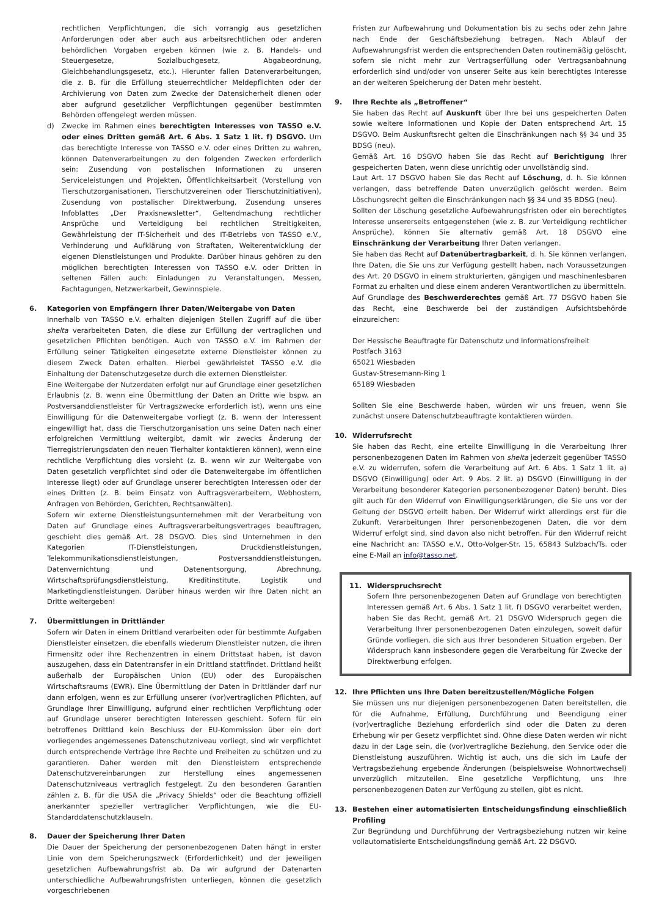rechtlichen Verpflichtungen, die sich vorrangig aus gesetzlichen Anforderungen oder aber auch aus arbeitsrechtlichen oder anderen behördlichen Vorgaben ergeben können (wie z. B. Handels- und Steuergesetze, Sozialbuchgesetz, Abgabeordnung, Gleichbehandlungsgesetz, etc.). Hierunter fallen Datenverarbeitungen, die z. B. für die Erfüllung steuerrechtlicher Meldepflichten oder der Archivierung von Daten zum Zwecke der Datensicherheit dienen oder aber aufgrund gesetzlicher Verpflichtungen gegenüber bestimmten Behörden offengelegt werden müssen.
d) Zwecke im Rahmen eines berechtigten Interesses von TASSO e.V. oder eines Dritten gemäß Art. 6 Abs. 1 Satz 1 lit. f) DSGVO. Um das berechtigte Interesse von TASSO e.V. oder eines Dritten zu wahren, können Datenverarbeitungen zu den folgenden Zwecken erforderlich sein: Zusendung von postalischen Informationen zu unseren Serviceleistungen und Projekten, Öffentlichkeitsarbeit (Vorstellung von Tierschutzorganisationen, Tierschutzvereinen oder Tierschutzinitiativen), Zusendung von postalischer Direktwerbung, Zusendung unseres Infoblattes „Der Praxisnewsletter“, Geltendmachung rechtlicher Ansprüche und Verteidigung bei rechtlichen Streitigkeiten, Gewährleistung der IT-Sicherheit und des IT-Betriebs von TASSO e.V., Verhinderung und Aufklärung von Straftaten, Weiterentwicklung der eigenen Dienstleistungen und Produkte. Darüber hinaus gehören zu den möglichen berechtigten Interessen von TASSO e.V. oder Dritten in seltenen Fällen auch: Einladungen zu Veranstaltungen, Messen, Fachtagungen, Netzwerkarbeit, Gewinnspiele.
6. Kategorien von Empfängern Ihrer Daten/Weitergabe von Daten
Innerhalb von TASSO e.V. erhalten diejenigen Stellen Zugriff auf die über shelta verarbeiteten Daten, die diese zur Erfüllung der vertraglichen und gesetzlichen Pflichten benötigen. Auch von TASSO e.V. im Rahmen der Erfüllung seiner Tätigkeiten eingesetzte externe Dienstleister können zu diesem Zweck Daten erhalten. Hierbei gewährleistet TASSO e.V. die Einhaltung der Datenschutzgesetze durch die externen Dienstleister.
Eine Weitergabe der Nutzerdaten erfolgt nur auf Grundlage einer gesetzlichen Erlaubnis (z. B. wenn eine Übermittlung der Daten an Dritte wie bspw. an Postversanddienstleister für Vertragszwecke erforderlich ist), wenn uns eine Einwilligung für die Datenweitergabe vorliegt (z. B. wenn der Interessent eingewilligt hat, dass die Tierschutzorganisation uns seine Daten nach einer erfolgreichen Vermittlung weitergibt, damit wir zwecks Änderung der Tierregistrierungsdaten den neuen Tierhalter kontaktieren können), wenn eine rechtliche Verpflichtung dies vorsieht (z. B. wenn wir zur Weitergabe von Daten gesetzlich verpflichtet sind oder die Datenweitergabe im öffentlichen Interesse liegt) oder auf Grundlage unserer berechtigten Interessen oder der eines Dritten (z. B. beim Einsatz von Auftragsverarbeitern, Webhostern, Anfragen von Behörden, Gerichten, Rechtsanwälten).
Sofern wir externe Dienstleistungsunternehmen mit der Verarbeitung von Daten auf Grundlage eines Auftragsverarbeitungsvertrages beauftragen, geschieht dies gemäß Art. 28 DSGVO. Dies sind Unternehmen in den Kategorien IT-Dienstleistungen, Druckdienstleistungen, Telekommunikationsdienstleistungen, Postversanddienstleistungen, Datenvernichtung und Datenentsorgung, Abrechnung, Wirtschaftsprüfungsdienstleistung, Kreditinstitute, Logistik und Marketingdienstleistungen. Darüber hinaus werden wir Ihre Daten nicht an Dritte weitergeben!
7. Übermittlungen in Drittländer
Sofern wir Daten in einem Drittland verarbeiten oder für bestimmte Aufgaben Dienstleister einsetzen, die ebenfalls wiederum Dienstleister nutzen, die ihren Firmensitz oder ihre Rechenzentren in einem Drittstaat haben, ist davon auszugehen, dass ein Datentransfer in ein Drittland stattfindet. Drittland heißt außerhalb der Europäischen Union (EU) oder des Europäischen Wirtschaftsraums (EWR). Eine Übermittlung der Daten in Drittländer darf nur dann erfolgen, wenn es zur Erfüllung unserer (vor)vertraglichen Pflichten, auf Grundlage Ihrer Einwilligung, aufgrund einer rechtlichen Verpflichtung oder auf Grundlage unserer berechtigten Interessen geschieht. Sofern für ein betroffenes Drittland kein Beschluss der EU-Kommission über ein dort vorliegendes angemessenes Datenschutzniveau vorliegt, sind wir verpflichtet durch entsprechende Verträge Ihre Rechte und Freiheiten zu schützen und zu garantieren. Daher werden mit den Dienstleistern entsprechende Datenschutzvereinbarungen zur Herstellung eines angemessenen Datenschutzniveaus vertraglich festgelegt. Zu den besonderen Garantien zählen z. B. für die USA die „Privacy Shields“ oder die Beachtung offiziell anerkannter spezieller vertraglicher Verpflichtungen, wie die EU-Standarddatenschutzklauseln.
8. Dauer der Speicherung Ihrer Daten
Die Dauer der Speicherung der personenbezogenen Daten hängt in erster Linie von dem Speicherungszweck (Erforderlichkeit) und der jeweiligen gesetzlichen Aufbewahrungsfrist ab. Da wir aufgrund der Datenarten unterschiedliche Aufbewahrungsfristen unterliegen, können die gesetzlich vorgeschriebenen
Fristen zur Aufbewahrung und Dokumentation bis zu sechs oder zehn Jahre nach Ende der Geschäftsbeziehung betragen. Nach Ablauf der Aufbewahrungsfrist werden die entsprechenden Daten routinemäßig gelöscht, sofern sie nicht mehr zur Vertragserfüllung oder Vertragsanbahnung erforderlich sind und/oder von unserer Seite aus kein berechtigtes Interesse an der weiteren Speicherung der Daten mehr besteht.
9. Ihre Rechte als „Betroffener“
Sie haben das Recht auf Auskunft über Ihre bei uns gespeicherten Daten sowie weitere Informationen und Kopie der Daten entsprechend Art. 15 DSGVO. Beim Auskunftsrecht gelten die Einschränkungen nach §§ 34 und 35 BDSG (neu).
Gemäß Art. 16 DSGVO haben Sie das Recht auf Berichtigung Ihrer gespeicherten Daten, wenn diese unrichtig oder unvollständig sind.
Laut Art. 17 DSGVO haben Sie das Recht auf Löschung, d. h. Sie können verlangen, dass betreffende Daten unverzüglich gelöscht werden. Beim Löschungsrecht gelten die Einschränkungen nach §§ 34 und 35 BDSG (neu).
Sollten der Löschung gesetzliche Aufbewahrungsfristen oder ein berechtigtes Interesse unsererseits entgegenstehen (wie z. B. zur Verteidigung rechtlicher Ansprüche), können Sie alternativ gemäß Art. 18 DSGVO eine Einschränkung der Verarbeitung Ihrer Daten verlangen.
Sie haben das Recht auf Datenübertragbarkeit, d. h. Sie können verlangen, Ihre Daten, die Sie uns zur Verfügung gestellt haben, nach Voraussetzungen des Art. 20 DSGVO in einem strukturierten, gängigen und maschinenlesbaren Format zu erhalten und diese einem anderen Verantwortlichen zu übermitteln.
Auf Grundlage des Beschwerderechtes gemäß Art. 77 DSGVO haben Sie das Recht, eine Beschwerde bei der zuständigen Aufsichtsbehörde einzureichen:
Der Hessische Beauftragte für Datenschutz und Informationsfreiheit
Postfach 3163
65021 Wiesbaden
Gustav-Stresemann-Ring 1
65189 Wiesbaden
Sollten Sie eine Beschwerde haben, würden wir uns freuen, wenn Sie zunächst unsere Datenschutzbeauftragte kontaktieren würden.
10. Widerrufsrecht
Sie haben das Recht, eine erteilte Einwilligung in die Verarbeitung Ihrer personenbezogenen Daten im Rahmen von shelta jederzeit gegenüber TASSO e.V. zu widerrufen, sofern die Verarbeitung auf Art. 6 Abs. 1 Satz 1 lit. a) DSGVO (Einwilligung) oder Art. 9 Abs. 2 lit. a) DSGVO (Einwilligung in der Verarbeitung besonderer Kategorien personenbezogener Daten) beruht. Dies gilt auch für den Widerruf von Einwilligungserklärungen, die Sie uns vor der Geltung der DSGVO erteilt haben. Der Widerruf wirkt allerdings erst für die Zukunft. Verarbeitungen Ihrer personenbezogenen Daten, die vor dem Widerruf erfolgt sind, sind davon also nicht betroffen. Für den Widerruf reicht eine Nachricht an: TASSO e.V., Otto-Volger-Str. 15, 65843 Sulzbach/Ts. oder eine E-Mail an info@tasso.net.
11. Widerspruchsrecht
Sofern Ihre personenbezogenen Daten auf Grundlage von berechtigten Interessen gemäß Art. 6 Abs. 1 Satz 1 lit. f) DSGVO verarbeitet werden, haben Sie das Recht, gemäß Art. 21 DSGVO Widerspruch gegen die Verarbeitung Ihrer personenbezogenen Daten einzulegen, soweit dafür Gründe vorliegen, die sich aus Ihrer besonderen Situation ergeben. Der Widerspruch kann insbesondere gegen die Verarbeitung für Zwecke der Direktwerbung erfolgen.
12. Ihre Pflichten uns Ihre Daten bereitzustellen/Mögliche Folgen
Sie müssen uns nur diejenigen personenbezogenen Daten bereitstellen, die für die Aufnahme, Erfüllung, Durchführung und Beendigung einer (vor)vertragliche Beziehung erforderlich sind oder die Daten zu deren Erhebung wir per Gesetz verpflichtet sind. Ohne diese Daten werden wir nicht dazu in der Lage sein, die (vor)vertragliche Beziehung, den Service oder die Dienstleistung auszuführen. Wichtig ist auch, uns die sich im Laufe der Vertragsbeziehung ergebende Änderungen (beispielsweise Wohnortwechsel) unverzüglich mitzuteilen. Eine gesetzliche Verpflichtung, uns Ihre personenbezogenen Daten zur Verfügung zu stellen, gibt es nicht.
13. Bestehen einer automatisierten Entscheidungsfindung einschließlich Profiling
Zur Begründung und Durchführung der Vertragsbeziehung nutzen wir keine vollautomatisierte Entscheidungsfindung gemäß Art. 22 DSGVO.